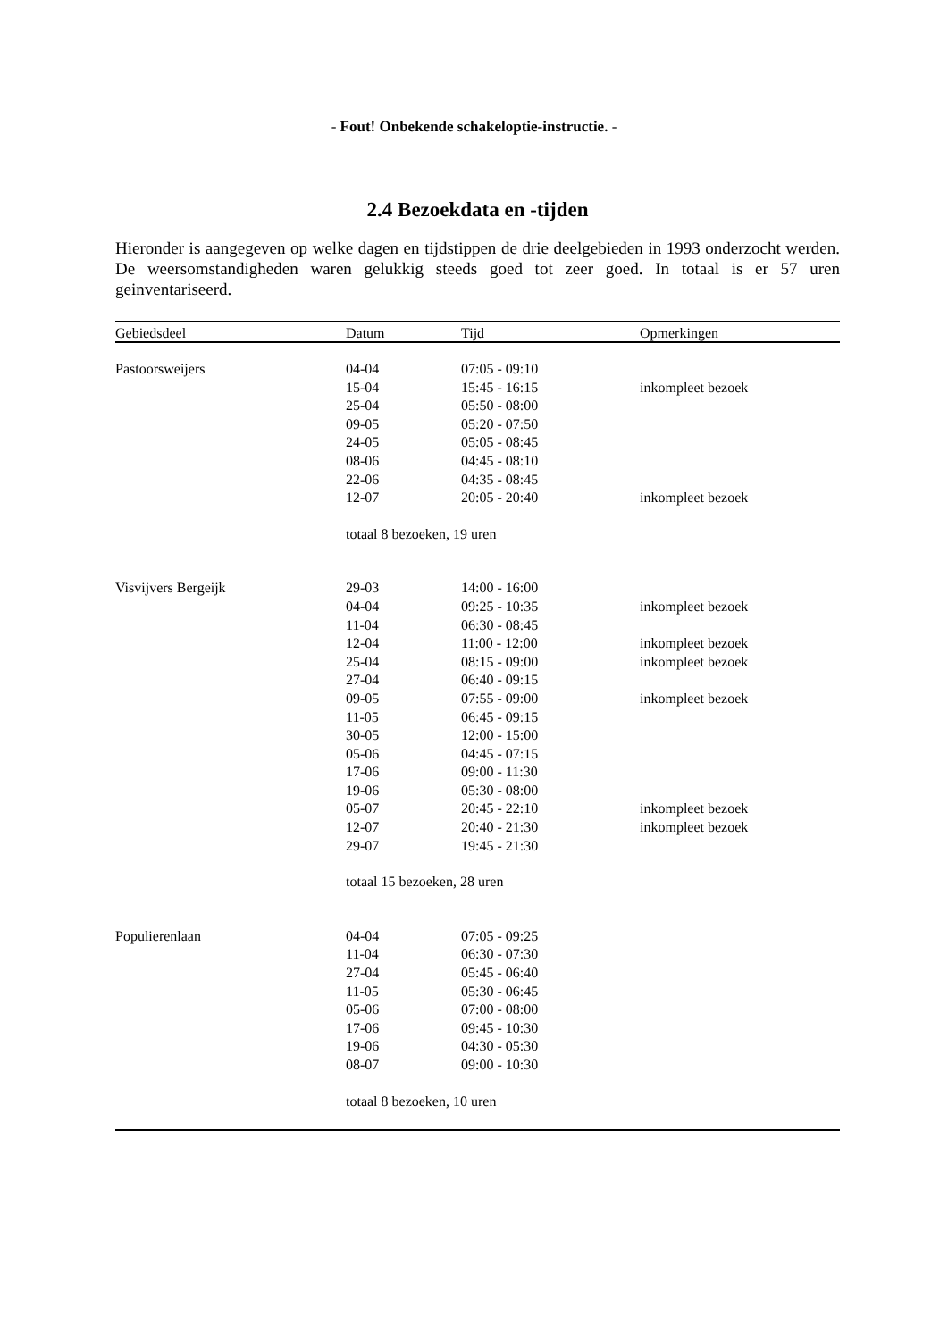- Fout! Onbekende schakeloptie-instructie. -
2.4 Bezoekdata en -tijden
Hieronder is aangegeven op welke dagen en tijdstippen de drie deelgebieden in 1993 onderzocht werden. De weersomstandigheden waren gelukkig steeds goed tot zeer goed. In totaal is er 57 uren geinventariseerd.
| Gebiedsdeel | Datum | Tijd | Opmerkingen |
| --- | --- | --- | --- |
| Pastoorsweijers | 04-04 | 07:05 - 09:10 | |
| | 15-04 | 15:45 - 16:15 | inkompleet bezoek |
| | 25-04 | 05:50 - 08:00 | |
| | 09-05 | 05:20 - 07:50 | |
| | 24-05 | 05:05 - 08:45 | |
| | 08-06 | 04:45 - 08:10 | |
| | 22-06 | 04:35 - 08:45 | |
| | 12-07 | 20:05 - 20:40 | inkompleet bezoek |
| | totaal 8 bezoeken, 19 uren | | |
| Visvijvers Bergeijk | 29-03 | 14:00 - 16:00 | |
| | 04-04 | 09:25 - 10:35 | inkompleet bezoek |
| | 11-04 | 06:30 - 08:45 | |
| | 12-04 | 11:00 - 12:00 | inkompleet bezoek |
| | 25-04 | 08:15 - 09:00 | inkompleet bezoek |
| | 27-04 | 06:40 - 09:15 | |
| | 09-05 | 07:55 - 09:00 | inkompleet bezoek |
| | 11-05 | 06:45 - 09:15 | |
| | 30-05 | 12:00 - 15:00 | |
| | 05-06 | 04:45 - 07:15 | |
| | 17-06 | 09:00 - 11:30 | |
| | 19-06 | 05:30 - 08:00 | |
| | 05-07 | 20:45 - 22:10 | inkompleet bezoek |
| | 12-07 | 20:40 - 21:30 | inkompleet bezoek |
| | 29-07 | 19:45 - 21:30 | |
| | totaal 15 bezoeken, 28 uren | | |
| Populierenlaan | 04-04 | 07:05 - 09:25 | |
| | 11-04 | 06:30 - 07:30 | |
| | 27-04 | 05:45 - 06:40 | |
| | 11-05 | 05:30 - 06:45 | |
| | 05-06 | 07:00 - 08:00 | |
| | 17-06 | 09:45 - 10:30 | |
| | 19-06 | 04:30 - 05:30 | |
| | 08-07 | 09:00 - 10:30 | |
| | totaal 8 bezoeken, 10 uren | | |